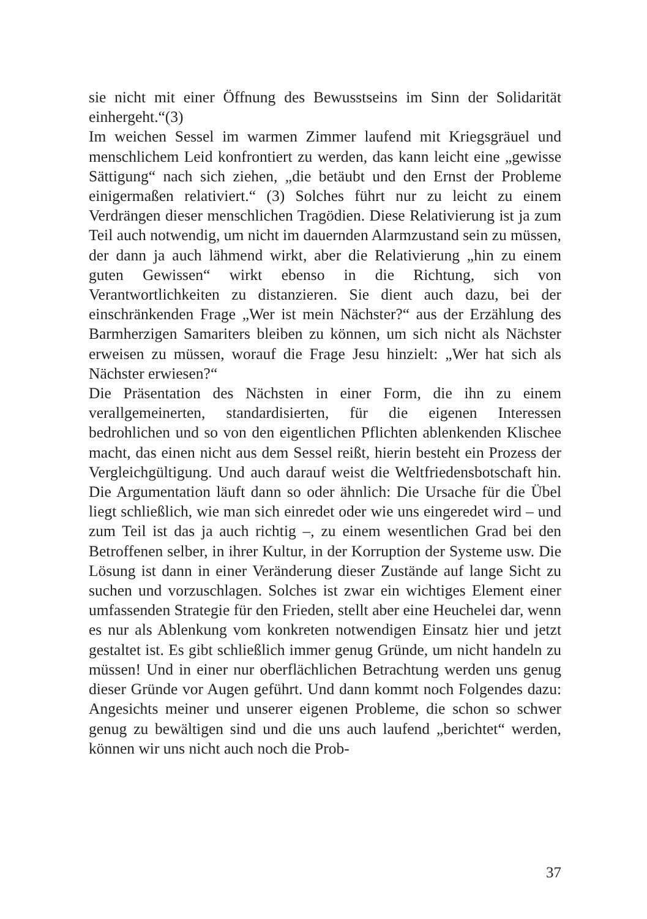sie nicht mit einer Öffnung des Bewusstseins im Sinn der Solidarität einhergeht.“(3)
Im weichen Sessel im warmen Zimmer laufend mit Kriegsgräuel und menschlichem Leid konfrontiert zu werden, das kann leicht eine „gewisse Sättigung“ nach sich ziehen, „die betäubt und den Ernst der Probleme einigermaßen relativiert.“ (3) Solches führt nur zu leicht zu einem Verdrängen dieser menschlichen Tragödien. Diese Relativierung ist ja zum Teil auch notwendig, um nicht im dauernden Alarmzustand sein zu müssen, der dann ja auch lähmend wirkt, aber die Relativierung „hin zu einem guten Gewissen“ wirkt ebenso in die Richtung, sich von Verantwortlichkeiten zu distanzieren. Sie dient auch dazu, bei der einschränkenden Frage „Wer ist mein Nächster?“ aus der Erzählung des Barmherzigen Samariters bleiben zu können, um sich nicht als Nächster erweisen zu müssen, worauf die Frage Jesu hinzielt: „Wer hat sich als Nächster erwiesen?“
Die Präsentation des Nächsten in einer Form, die ihn zu einem verallgemeinerten, standardisierten, für die eigenen Interessen bedrohlichen und so von den eigentlichen Pflichten ablenkenden Klischee macht, das einen nicht aus dem Sessel reißt, hierin besteht ein Prozess der Vergleichgültigung. Und auch darauf weist die Weltfriedensbotschaft hin. Die Argumentation läuft dann so oder ähnlich: Die Ursache für die Übel liegt schließlich, wie man sich einredet oder wie uns eingeredet wird – und zum Teil ist das ja auch richtig –, zu einem wesentlichen Grad bei den Betroffenen selber, in ihrer Kultur, in der Korruption der Systeme usw. Die Lösung ist dann in einer Veränderung dieser Zustände auf lange Sicht zu suchen und vorzuschlagen. Solches ist zwar ein wichtiges Element einer umfassenden Strategie für den Frieden, stellt aber eine Heuchelei dar, wenn es nur als Ablenkung vom konkreten notwendigen Einsatz hier und jetzt gestaltet ist. Es gibt schließlich immer genug Gründe, um nicht handeln zu müssen! Und in einer nur oberflächlichen Betrachtung werden uns genug dieser Gründe vor Augen geführt. Und dann kommt noch Folgendes dazu: Angesichts meiner und unserer eigenen Probleme, die schon so schwer genug zu bewältigen sind und die uns auch laufend „berichtet“ werden, können wir uns nicht auch noch die Prob-
37